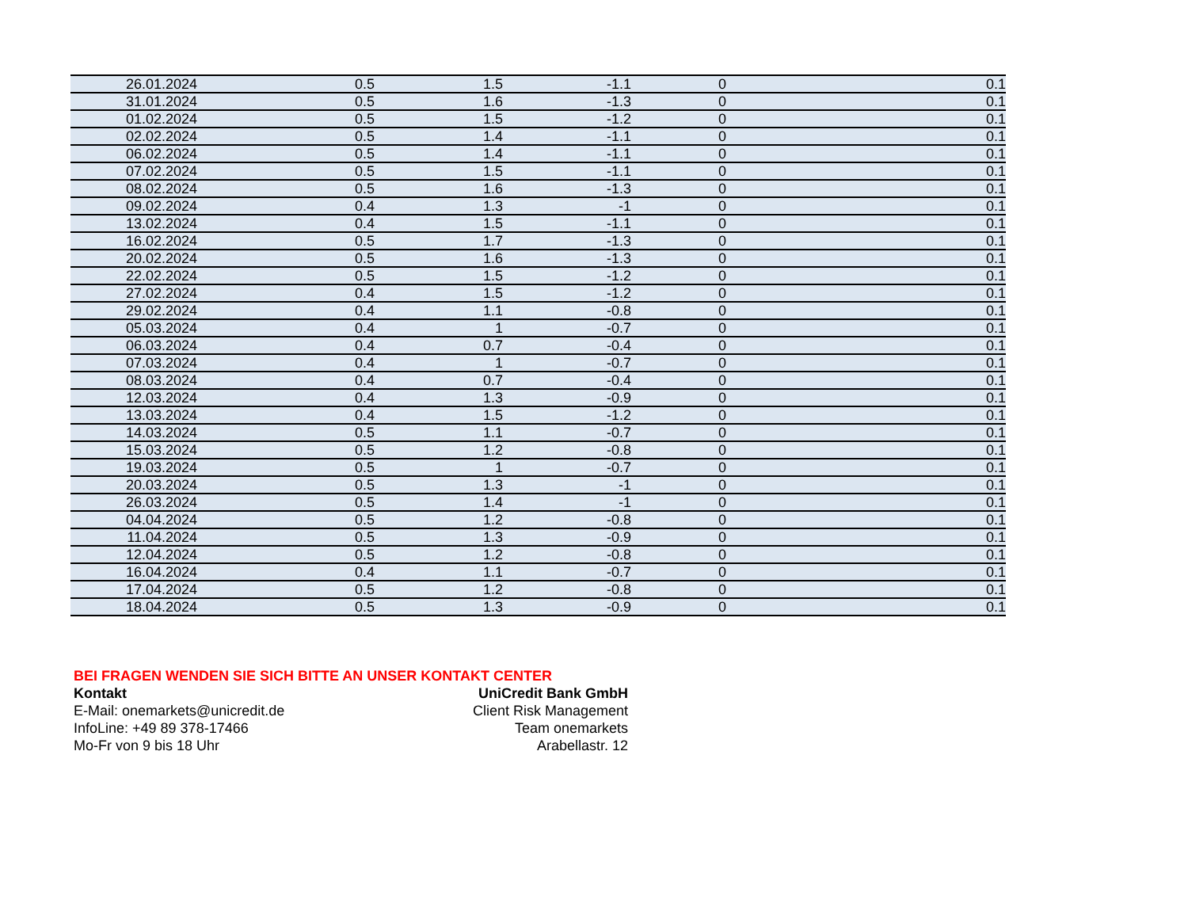| 26.01.2024 | 0.5 | 1.5 | -1.1 | 0 | 0.1 |
| 31.01.2024 | 0.5 | 1.6 | -1.3 | 0 | 0.1 |
| 01.02.2024 | 0.5 | 1.5 | -1.2 | 0 | 0.1 |
| 02.02.2024 | 0.5 | 1.4 | -1.1 | 0 | 0.1 |
| 06.02.2024 | 0.5 | 1.4 | -1.1 | 0 | 0.1 |
| 07.02.2024 | 0.5 | 1.5 | -1.1 | 0 | 0.1 |
| 08.02.2024 | 0.5 | 1.6 | -1.3 | 0 | 0.1 |
| 09.02.2024 | 0.4 | 1.3 | -1 | 0 | 0.1 |
| 13.02.2024 | 0.4 | 1.5 | -1.1 | 0 | 0.1 |
| 16.02.2024 | 0.5 | 1.7 | -1.3 | 0 | 0.1 |
| 20.02.2024 | 0.5 | 1.6 | -1.3 | 0 | 0.1 |
| 22.02.2024 | 0.5 | 1.5 | -1.2 | 0 | 0.1 |
| 27.02.2024 | 0.4 | 1.5 | -1.2 | 0 | 0.1 |
| 29.02.2024 | 0.4 | 1.1 | -0.8 | 0 | 0.1 |
| 05.03.2024 | 0.4 | 1 | -0.7 | 0 | 0.1 |
| 06.03.2024 | 0.4 | 0.7 | -0.4 | 0 | 0.1 |
| 07.03.2024 | 0.4 | 1 | -0.7 | 0 | 0.1 |
| 08.03.2024 | 0.4 | 0.7 | -0.4 | 0 | 0.1 |
| 12.03.2024 | 0.4 | 1.3 | -0.9 | 0 | 0.1 |
| 13.03.2024 | 0.4 | 1.5 | -1.2 | 0 | 0.1 |
| 14.03.2024 | 0.5 | 1.1 | -0.7 | 0 | 0.1 |
| 15.03.2024 | 0.5 | 1.2 | -0.8 | 0 | 0.1 |
| 19.03.2024 | 0.5 | 1 | -0.7 | 0 | 0.1 |
| 20.03.2024 | 0.5 | 1.3 | -1 | 0 | 0.1 |
| 26.03.2024 | 0.5 | 1.4 | -1 | 0 | 0.1 |
| 04.04.2024 | 0.5 | 1.2 | -0.8 | 0 | 0.1 |
| 11.04.2024 | 0.5 | 1.3 | -0.9 | 0 | 0.1 |
| 12.04.2024 | 0.5 | 1.2 | -0.8 | 0 | 0.1 |
| 16.04.2024 | 0.4 | 1.1 | -0.7 | 0 | 0.1 |
| 17.04.2024 | 0.5 | 1.2 | -0.8 | 0 | 0.1 |
| 18.04.2024 | 0.5 | 1.3 | -0.9 | 0 | 0.1 |
BEI FRAGEN WENDEN SIE SICH BITTE AN UNSER KONTAKT CENTER
Kontakt UniCredit Bank GmbH
E-Mail: onemarkets@unicredit.de Client Risk Management
InfoLine: +49 89 378-17466 Team onemarkets
Mo-Fr von 9 bis 18 Uhr Arabellastr. 12